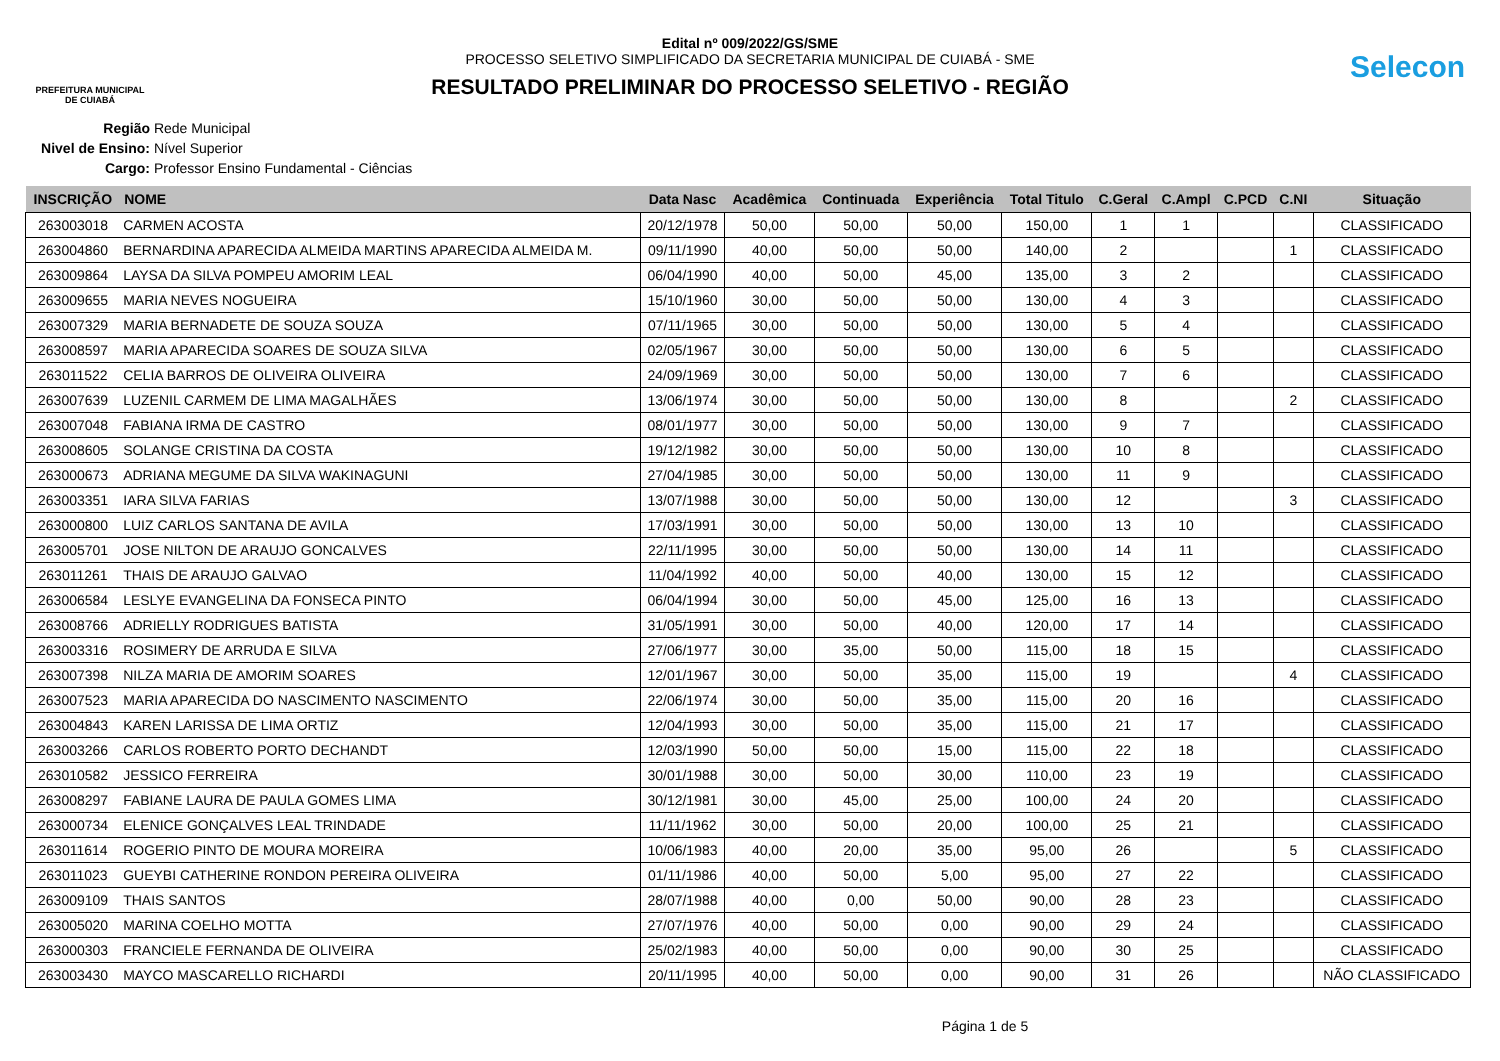PREFEITURA MUNICIPAL
DE CUIABÁ
Edital nº 009/2022/GS/SME
PROCESSO SELETIVO SIMPLIFICADO DA SECRETARIA MUNICIPAL DE CUIABÁ - SME
RESULTADO PRELIMINAR DO PROCESSO SELETIVO - REGIÃO
Selecon
Região Rede Municipal
Nivel de Ensino: Nível Superior
Cargo: Professor Ensino Fundamental - Ciências
| INSCRIÇÃO | NOME | Data Nasc | Acadêmica | Continuada | Experiência | Total Titulo | C.Geral | C.Ampl | C.PCD | C.NI | Situação |
| --- | --- | --- | --- | --- | --- | --- | --- | --- | --- | --- | --- |
| 263003018 | CARMEN ACOSTA | 20/12/1978 | 50,00 | 50,00 | 50,00 | 150,00 | 1 | 1 | | | CLASSIFICADO |
| 263004860 | BERNARDINA APARECIDA ALMEIDA MARTINS APARECIDA ALMEIDA M. | 09/11/1990 | 40,00 | 50,00 | 50,00 | 140,00 | 2 | | | 1 | CLASSIFICADO |
| 263009864 | LAYSA DA SILVA POMPEU AMORIM LEAL | 06/04/1990 | 40,00 | 50,00 | 45,00 | 135,00 | 3 | 2 | | | CLASSIFICADO |
| 263009655 | MARIA NEVES NOGUEIRA | 15/10/1960 | 30,00 | 50,00 | 50,00 | 130,00 | 4 | 3 | | | CLASSIFICADO |
| 263007329 | MARIA BERNADETE DE SOUZA SOUZA | 07/11/1965 | 30,00 | 50,00 | 50,00 | 130,00 | 5 | 4 | | | CLASSIFICADO |
| 263008597 | MARIA APARECIDA SOARES DE SOUZA SILVA | 02/05/1967 | 30,00 | 50,00 | 50,00 | 130,00 | 6 | 5 | | | CLASSIFICADO |
| 263011522 | CELIA BARROS DE OLIVEIRA OLIVEIRA | 24/09/1969 | 30,00 | 50,00 | 50,00 | 130,00 | 7 | 6 | | | CLASSIFICADO |
| 263007639 | LUZENIL CARMEM DE LIMA MAGALHÃES | 13/06/1974 | 30,00 | 50,00 | 50,00 | 130,00 | 8 | | | 2 | CLASSIFICADO |
| 263007048 | FABIANA IRMA DE CASTRO | 08/01/1977 | 30,00 | 50,00 | 50,00 | 130,00 | 9 | 7 | | | CLASSIFICADO |
| 263008605 | SOLANGE CRISTINA DA COSTA | 19/12/1982 | 30,00 | 50,00 | 50,00 | 130,00 | 10 | 8 | | | CLASSIFICADO |
| 263000673 | ADRIANA MEGUME DA SILVA WAKINAGUNI | 27/04/1985 | 30,00 | 50,00 | 50,00 | 130,00 | 11 | 9 | | | CLASSIFICADO |
| 263003351 | IARA SILVA FARIAS | 13/07/1988 | 30,00 | 50,00 | 50,00 | 130,00 | 12 | | | 3 | CLASSIFICADO |
| 263000800 | LUIZ CARLOS SANTANA DE AVILA | 17/03/1991 | 30,00 | 50,00 | 50,00 | 130,00 | 13 | 10 | | | CLASSIFICADO |
| 263005701 | JOSE NILTON DE ARAUJO GONCALVES | 22/11/1995 | 30,00 | 50,00 | 50,00 | 130,00 | 14 | 11 | | | CLASSIFICADO |
| 263011261 | THAIS DE ARAUJO GALVAO | 11/04/1992 | 40,00 | 50,00 | 40,00 | 130,00 | 15 | 12 | | | CLASSIFICADO |
| 263006584 | LESLYE EVANGELINA DA FONSECA PINTO | 06/04/1994 | 30,00 | 50,00 | 45,00 | 125,00 | 16 | 13 | | | CLASSIFICADO |
| 263008766 | ADRIELLY RODRIGUES BATISTA | 31/05/1991 | 30,00 | 50,00 | 40,00 | 120,00 | 17 | 14 | | | CLASSIFICADO |
| 263003316 | ROSIMERY DE ARRUDA E SILVA | 27/06/1977 | 30,00 | 35,00 | 50,00 | 115,00 | 18 | 15 | | | CLASSIFICADO |
| 263007398 | NILZA MARIA DE AMORIM SOARES | 12/01/1967 | 30,00 | 50,00 | 35,00 | 115,00 | 19 | | | 4 | CLASSIFICADO |
| 263007523 | MARIA APARECIDA DO NASCIMENTO NASCIMENTO | 22/06/1974 | 30,00 | 50,00 | 35,00 | 115,00 | 20 | 16 | | | CLASSIFICADO |
| 263004843 | KAREN LARISSA DE LIMA ORTIZ | 12/04/1993 | 30,00 | 50,00 | 35,00 | 115,00 | 21 | 17 | | | CLASSIFICADO |
| 263003266 | CARLOS ROBERTO PORTO DECHANDT | 12/03/1990 | 50,00 | 50,00 | 15,00 | 115,00 | 22 | 18 | | | CLASSIFICADO |
| 263010582 | JESSICO FERREIRA | 30/01/1988 | 30,00 | 50,00 | 30,00 | 110,00 | 23 | 19 | | | CLASSIFICADO |
| 263008297 | FABIANE LAURA DE PAULA GOMES LIMA | 30/12/1981 | 30,00 | 45,00 | 25,00 | 100,00 | 24 | 20 | | | CLASSIFICADO |
| 263000734 | ELENICE GONÇALVES LEAL TRINDADE | 11/11/1962 | 30,00 | 50,00 | 20,00 | 100,00 | 25 | 21 | | | CLASSIFICADO |
| 263011614 | ROGERIO PINTO DE MOURA MOREIRA | 10/06/1983 | 40,00 | 20,00 | 35,00 | 95,00 | 26 | | | 5 | CLASSIFICADO |
| 263011023 | GUEYBI CATHERINE RONDON PEREIRA OLIVEIRA | 01/11/1986 | 40,00 | 50,00 | 5,00 | 95,00 | 27 | 22 | | | CLASSIFICADO |
| 263009109 | THAIS SANTOS | 28/07/1988 | 40,00 | 0,00 | 50,00 | 90,00 | 28 | 23 | | | CLASSIFICADO |
| 263005020 | MARINA COELHO MOTTA | 27/07/1976 | 40,00 | 50,00 | 0,00 | 90,00 | 29 | 24 | | | CLASSIFICADO |
| 263000303 | FRANCIELE FERNANDA DE OLIVEIRA | 25/02/1983 | 40,00 | 50,00 | 0,00 | 90,00 | 30 | 25 | | | CLASSIFICADO |
| 263003430 | MAYCO MASCARELLO RICHARDI | 20/11/1995 | 40,00 | 50,00 | 0,00 | 90,00 | 31 | 26 | | | NÃO CLASSIFICADO |
Página 1 de 5